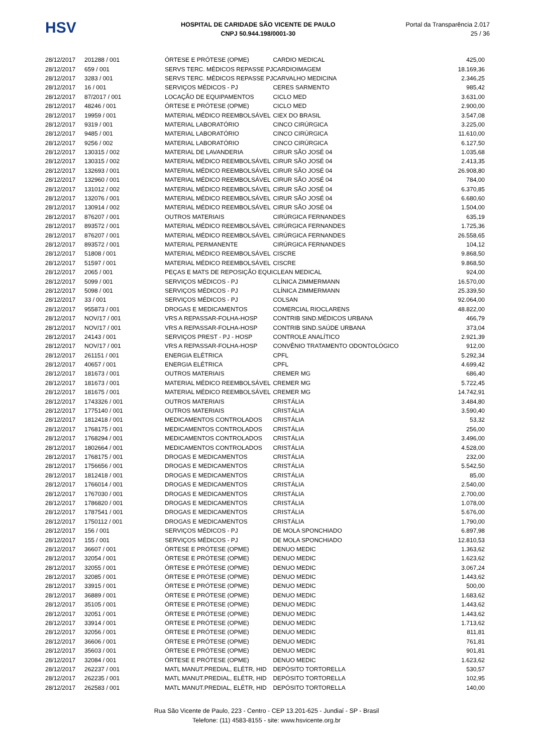HSV
HOSPITAL DE CARIDADE SÃO VICENTE DE PAULO
CNPJ 50.944.198/0001-30
Portal da Transparência 2.017
25 / 36
| 28/12/2017 | 201288 / 001 | ÓRTESE E PRÓTESE (OPME) | CARDIO MEDICAL | 425,00 |
| 28/12/2017 | 659 / 001 | SERVS TERC. MÉDICOS REPASSE PJ | CARDIOIMAGEM | 18.169,36 |
| 28/12/2017 | 3283 / 001 | SERVS TERC. MÉDICOS REPASSE PJ | CARVALHO MEDICINA | 2.346,25 |
| 28/12/2017 | 16 / 001 | SERVIÇOS MÉDICOS - PJ | CERES SARMENTO | 985,42 |
| 28/12/2017 | 87/2017 / 001 | LOCAÇÃO DE EQUIPAMENTOS | CICLO MED | 3.631,00 |
| 28/12/2017 | 48246 / 001 | ÓRTESE E PRÓTESE (OPME) | CICLO MED | 2.900,00 |
| 28/12/2017 | 19959 / 001 | MATERIAL MÉDICO REEMBOLSÁVEL | CIEX DO BRASIL | 3.547,08 |
| 28/12/2017 | 9319 / 001 | MATERIAL LABORATÓRIO | CINCO CIRÚRGICA | 3.225,00 |
| 28/12/2017 | 9485 / 001 | MATERIAL LABORATÓRIO | CINCO CIRÚRGICA | 11.610,00 |
| 28/12/2017 | 9256 / 002 | MATERIAL LABORATÓRIO | CINCO CIRÚRGICA | 6.127,50 |
| 28/12/2017 | 130315 / 002 | MATERIAL DE LAVANDERIA | CIRUR SÃO JOSÉ 04 | 1.035,68 |
| 28/12/2017 | 130315 / 002 | MATERIAL MÉDICO REEMBOLSÁVEL | CIRUR SÃO JOSÉ 04 | 2.413,35 |
| 28/12/2017 | 132693 / 001 | MATERIAL MÉDICO REEMBOLSÁVEL | CIRUR SÃO JOSÉ 04 | 26.908,80 |
| 28/12/2017 | 132960 / 001 | MATERIAL MÉDICO REEMBOLSÁVEL | CIRUR SÃO JOSÉ 04 | 784,00 |
| 28/12/2017 | 131012 / 002 | MATERIAL MÉDICO REEMBOLSÁVEL | CIRUR SÃO JOSÉ 04 | 6.370,85 |
| 28/12/2017 | 132076 / 001 | MATERIAL MÉDICO REEMBOLSÁVEL | CIRUR SÃO JOSÉ 04 | 6.680,60 |
| 28/12/2017 | 130914 / 002 | MATERIAL MÉDICO REEMBOLSÁVEL | CIRUR SÃO JOSÉ 04 | 1.504,00 |
| 28/12/2017 | 876207 / 001 | OUTROS MATERIAIS | CIRÚRGICA FERNANDES | 635,19 |
| 28/12/2017 | 893572 / 001 | MATERIAL MÉDICO REEMBOLSÁVEL | CIRÚRGICA FERNANDES | 1.725,36 |
| 28/12/2017 | 876207 / 001 | MATERIAL MÉDICO REEMBOLSÁVEL | CIRÚRGICA FERNANDES | 26.558,65 |
| 28/12/2017 | 893572 / 001 | MATERIAL PERMANENTE | CIRÚRGICA FERNANDES | 104,12 |
| 28/12/2017 | 51808 / 001 | MATERIAL MÉDICO REEMBOLSÁVEL | CISCRE | 9.868,50 |
| 28/12/2017 | 51597 / 001 | MATERIAL MÉDICO REEMBOLSÁVEL | CISCRE | 9.868,50 |
| 28/12/2017 | 2065 / 001 | PEÇAS E MATS DE REPOSIÇÃO EQUI | CLEAN MEDICAL | 924,00 |
| 28/12/2017 | 5099 / 001 | SERVIÇOS MÉDICOS - PJ | CLÍNICA ZIMMERMANN | 16.570,00 |
| 28/12/2017 | 5098 / 001 | SERVIÇOS MÉDICOS - PJ | CLÍNICA ZIMMERMANN | 25.339,50 |
| 28/12/2017 | 33 / 001 | SERVIÇOS MÉDICOS - PJ | COLSAN | 92.064,00 |
| 28/12/2017 | 955873 / 001 | DROGAS E MEDICAMENTOS | COMERCIAL RIOCLARENS | 48.822,00 |
| 28/12/2017 | NOV/17 / 001 | VRS A REPASSAR-FOLHA-HOSP | CONTRIB SIND.MÉDICOS URBANA | 466,79 |
| 28/12/2017 | NOV/17 / 001 | VRS A REPASSAR-FOLHA-HOSP | CONTRIB SIND.SAÚDE URBANA | 373,04 |
| 28/12/2017 | 24143 / 001 | SERVIÇOS PREST - PJ - HOSP | CONTROLE ANALÍTICO | 2.921,39 |
| 28/12/2017 | NOV/17 / 001 | VRS A REPASSAR-FOLHA-HOSP | CONVÊNIO TRATAMENTO ODONTOLÓGICO | 912,00 |
| 28/12/2017 | 261151 / 001 | ENERGIA ELÉTRICA | CPFL | 5.292,34 |
| 28/12/2017 | 40657 / 001 | ENERGIA ELÉTRICA | CPFL | 4.699,42 |
| 28/12/2017 | 181673 / 001 | OUTROS MATERIAIS | CREMER MG | 686,40 |
| 28/12/2017 | 181673 / 001 | MATERIAL MÉDICO REEMBOLSÁVEL | CREMER MG | 5.722,45 |
| 28/12/2017 | 181675 / 001 | MATERIAL MÉDICO REEMBOLSÁVEL | CREMER MG | 14.742,91 |
| 28/12/2017 | 1743326 / 001 | OUTROS MATERIAIS | CRISTÁLIA | 3.484,80 |
| 28/12/2017 | 1775140 / 001 | OUTROS MATERIAIS | CRISTÁLIA | 3.590,40 |
| 28/12/2017 | 1812418 / 001 | MEDICAMENTOS CONTROLADOS | CRISTÁLIA | 53,32 |
| 28/12/2017 | 1768175 / 001 | MEDICAMENTOS CONTROLADOS | CRISTÁLIA | 256,00 |
| 28/12/2017 | 1768294 / 001 | MEDICAMENTOS CONTROLADOS | CRISTÁLIA | 3.496,00 |
| 28/12/2017 | 1802664 / 001 | MEDICAMENTOS CONTROLADOS | CRISTÁLIA | 4.528,00 |
| 28/12/2017 | 1768175 / 001 | DROGAS E MEDICAMENTOS | CRISTÁLIA | 232,00 |
| 28/12/2017 | 1756656 / 001 | DROGAS E MEDICAMENTOS | CRISTÁLIA | 5.542,50 |
| 28/12/2017 | 1812418 / 001 | DROGAS E MEDICAMENTOS | CRISTÁLIA | 85,00 |
| 28/12/2017 | 1766014 / 001 | DROGAS E MEDICAMENTOS | CRISTÁLIA | 2.540,00 |
| 28/12/2017 | 1767030 / 001 | DROGAS E MEDICAMENTOS | CRISTÁLIA | 2.700,00 |
| 28/12/2017 | 1786820 / 001 | DROGAS E MEDICAMENTOS | CRISTÁLIA | 1.078,00 |
| 28/12/2017 | 1787541 / 001 | DROGAS E MEDICAMENTOS | CRISTÁLIA | 5.676,00 |
| 28/12/2017 | 1750112 / 001 | DROGAS E MEDICAMENTOS | CRISTÁLIA | 1.790,00 |
| 28/12/2017 | 156 / 001 | SERVIÇOS MÉDICOS - PJ | DE MOLA SPONCHIADO | 6.897,98 |
| 28/12/2017 | 155 / 001 | SERVIÇOS MÉDICOS - PJ | DE MOLA SPONCHIADO | 12.810,53 |
| 28/12/2017 | 36607 / 001 | ÓRTESE E PRÓTESE (OPME) | DENUO MEDIC | 1.363,62 |
| 28/12/2017 | 32054 / 001 | ÓRTESE E PRÓTESE (OPME) | DENUO MEDIC | 1.623,62 |
| 28/12/2017 | 32055 / 001 | ÓRTESE E PRÓTESE (OPME) | DENUO MEDIC | 3.067,24 |
| 28/12/2017 | 32085 / 001 | ÓRTESE E PRÓTESE (OPME) | DENUO MEDIC | 1.443,62 |
| 28/12/2017 | 33915 / 001 | ÓRTESE E PRÓTESE (OPME) | DENUO MEDIC | 500,00 |
| 28/12/2017 | 36889 / 001 | ÓRTESE E PRÓTESE (OPME) | DENUO MEDIC | 1.683,62 |
| 28/12/2017 | 35105 / 001 | ÓRTESE E PRÓTESE (OPME) | DENUO MEDIC | 1.443,62 |
| 28/12/2017 | 32051 / 001 | ÓRTESE E PRÓTESE (OPME) | DENUO MEDIC | 1.443,62 |
| 28/12/2017 | 33914 / 001 | ÓRTESE E PRÓTESE (OPME) | DENUO MEDIC | 1.713,62 |
| 28/12/2017 | 32056 / 001 | ÓRTESE E PRÓTESE (OPME) | DENUO MEDIC | 811,81 |
| 28/12/2017 | 36606 / 001 | ÓRTESE E PRÓTESE (OPME) | DENUO MEDIC | 761,81 |
| 28/12/2017 | 35603 / 001 | ÓRTESE E PRÓTESE (OPME) | DENUO MEDIC | 901,81 |
| 28/12/2017 | 32084 / 001 | ÓRTESE E PRÓTESE (OPME) | DENUO MEDIC | 1.623,62 |
| 28/12/2017 | 262237 / 001 | MATL MANUT.PREDIAL, ELÉTR, HID | DEPÓSITO TORTORELLA | 530,57 |
| 28/12/2017 | 262235 / 001 | MATL MANUT.PREDIAL, ELÉTR, HID | DEPÓSITO TORTORELLA | 102,95 |
| 28/12/2017 | 262583 / 001 | MATL MANUT.PREDIAL, ELÉTR, HID | DEPÓSITO TORTORELLA | 140,00 |
Rua São Vicente de Paulo, 223 - Centro - CEP 13.201-625 - Jundiaí - SP - Brasil
Telefone: (11) 4583-8155 - site: www.hsvicente.org.br